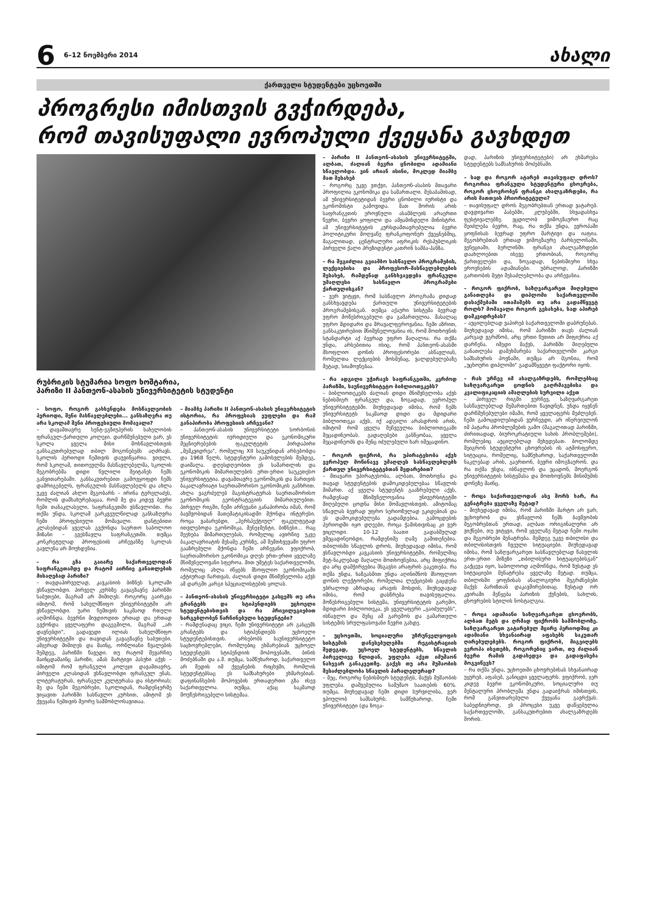6 6–12 ნოემბერი 2014 ახალი
ქართველი სტუდენტები უცხოეთში
პროგრესი იმისთვის გვჭირდება,
რომ თავისუფალი ევროპული ქვეყანა გავხდეთ
რუბრიკის სტუმარია სოფო ხოშტარია,
პარიზი II პანთეონ-ასასის უნივერსიტეტის სტუდენტი
– სოფო, როგორ გახსენდება მოსწავლეობის პერიოდი, შენი მასწავლებლები... განსაზღვრა თუ არა სკოლამ შენი პროფესიული მომავალი?
– დავამთავრე სენტ-ეგზიუპერის სახელობის ფრანგულ-ქართული კოლეჯი. დარწმუნებული ვარ, ეს სკოლა ყველა მისი მოსწავლისთვის განსაკუთრებულად თბილ მოგონებებს აღძრავს. სკოლის პერიოდი ჩემთვის დაუვიწყარია. ვთვლი, რომ სკოლამ, თითოეულმა მასწავლებელმა, სკოლის მეგობრებმა დიდი წვლილი შეიტანეს ჩემს განვითარებაში. განსაკუთრებით გამოვყოფდი ჩემს დამრიგებელს, ფრანგულის მასწავლებელს და ახლა უკვე ძალიან ახლო მეგობარს – ირინა ტერელაძეს, რომლის დამსახურებაცაა, რომ მე და კიდევ ბევრი ჩემი თანაკლასელი, საფრანგეთში ვსწავლობთ. რა თქმა უნდა, სკოლამ გარკვეულწილად განსაზღვრა ჩემი პროფესიული მომავალი. დანტებითი კლასებიდან ყველას გვქონდა საერთო საბოლოო მიზანი – გვესწავლა საფრანგეთში. თუმცა კონკრეტულად პროფესიის არჩევანზე სკოლას გავლენა არ მოუხდენია.
– რა გზა გაიარე საქართველოდან საფრანგეთამდე და რატომ აირჩიე განათლების მისაღებად პარიზი?
– თავდაპირველად, კავკასიის ბიზნეს სკოლაში ვსწავლობდი. პირველ კურსზე გავაგზავნე პარიზში საბუთები, მაგრამ არ მიმიღეს. როგორც გაირკვა იმიტომ, რომ სახელმწიფო უნივერსიტეტში არ ვსწავლობდი. უარი ჩემთვის საკმაოდ რთული აღმოჩნდა. ბევრნი მივდიოდით ერთად და ერთად გვქონდა ყველაფერი დაგეგმილი, მაგრამ „არ დავნებდი", გადავედი ილიას სახელმწიფო უნივერსიტეტში და თავიდან გავაგზავნე საბუთები. ამჯერად მიმიღეს და მაინც, ორწლიანი წვალების შემდეგ, პარიზში წავედი. თუ რატომ შევარჩიე მაინცდამაინც პარიზი, ამას მარტივი პასუხი აქვს – იმიტომ რომ ფრანგული კოლეჯი დავამთავრე, პირველი კლასიდან ვსწავლობდი ფრანგულ ენას, ლიტერატურას, ფრანგულ კულტურასა და ისტორიას; მე და ჩემი მეგობრები, სკოლიდან, რამდენჯერმე ვიყავით პარიზში სასწავლო კურსით, ამიტომ ეს ქვეყანა ჩემთვის მეორე სამშობლოსავითაა.
– მიამბე პარიზი II პანთეონ-ასასის უნივერსიტეტის ისტორია, რა პროფესიას ეუფლები და რამ განაპირობა პროფესიის არჩევანი?
– პანთეონ-ასასის უნივერსიტეტი სორბონის უნივერსიტეტის იურიდიული და ეკონომიკური მეცნიერებების ფაკულტეტის პირდაპირი „მემკვიდრეა", რომელიც XII საუკუნიდან არსებობდა და 1968 წელს, სტუდენტური გამოსვლების შემდეგ, დაიშალა. დღესდღეობით ეს სამართლის და ეკონომიკის მიმართულების ერთ-ერთი საუკეთესო უნივერსიტეტია. დავამთავრე ეკონომიკის და მართვის ბაკალავრიატი საერთაშორისო ეკონომიკის განხრით. ახლა ვაგრძელებ მაგისტრატურას საერთაშორისო ეკონომიკის გეოსტრატეგიის მიმართულებით. პირველ რიგში, ჩემი არჩევანი განაპირობა იმან, რომ ბავშვობიდან მათემატიკისადმი მქონდა ინტერესი. როცა ვაბარებდი, „პერსპექტიულ" ფაკულტეტად ითვლებოდა ეკონომიკა, მენეჯმენტი, ბიზნესი... რაც შეეხება მიმართულებას, რომელიც ავირჩიე უკვე ბაკალავრიატის მესამე კურსზე, ამ შემთხვევაში უფრო გააზრებული მქონდა ჩემი არჩევანი. ვფიქრობ, საერთაშორისო ეკონომიკა დღეს ერთ-ერთი ყველაზე მნიშვნელოვანი სფეროა. მით უმეტეს საქართველოში, რომელიც ახლა იწყებს მსოფლიო ეკონომიკაში აქტიურად ჩართვას, ძალიან დიდი მნიშვნელობა აქვს ამ დარგში კარგი სპეციალისტების ყოლას.
– პანთეონ-ასასის უნივერსიტეტი გასცემს თუ არა გრანტებს და სტიპენდიებს უცხოელი სტუდენტებისთვის და რა პრივილეგიებით სარგებლობენ წარჩინებული სტუდენტები?
– რამდენადაც ვიცი, ჩემი უნივერსიტეტი არ გასცემს გრანტებს და სტიპენდიებს უცხოელი სტუდენტებისთვის. არსებობს საუნივერსიტეტო საცხოვრებლები, რომლებიც ეხმარებიან უცხოელ სტუდენტებს სტიპენდიის მოპოვებაში, ბინის მოძებნაში და ა.შ. თუმცა, სამწუხაროდ, საქართველო არ შედის იმ ქვეყნების რიცხვში, რომლის სტუდენტებსაც ეს სამსახურები ეხმარებიან. დაფინანსების მოპოვების ერთადერთი გზა ისევ საქართველოა. თუმცა, აქაც საკმაოდ მოუწესრიგებელი სისტემაა.
– პარიზი II პანთეონ-ასასის უნივერსიტეტში, ალბათ, ძალიან ბევრი ცნობილი ადამიანი სწავლობდა. ვინ არიან ისინი, მოკლედ მიამბე მათ შესახებ
– როგორც უკვე ვთქვი, პანთეონ-ასასის მთავარი პროფილია ეკონომიკა და სამართალი. შესაბამისად, ამ უნივერსიტეტიდან ბევრი ცნობილი იურისტი და ეკონომისტი გამოვიდა. მათ შორის არის საფრანგეთის ეროვნული ასამბლეის არაერთი წევრი, ბევრი ყოფილი და ამჟამინდელი მინისტრი. ამ უნივერსიტეტის კურსდამთავრებულია ბევრი პოლიტიკური მოღვაწე ფრანკოფონურ ქვეყნებშიც, მაგალითად, ცენტრალური აფრიკის რესპუბლიკის პირველი ქალი პრეზიდენტი კათრინ სამბა-პანზა.
– რა შეგიძლია გვიამბო სასწავლო პროგრამების, ლექციებისა და პროფესორ-მასწავლებლების შესახებ, რამდენად განსხვავდება ფრანგული უმაღლესი სასწავლო პროგრამები ქართულისგან?
– ვერ ვიტყვი, რომ სასწავლო პროგრამა დიდად განსხვავდება ქართული უნივერსიტეტების პროგრამებისგან. თუმცა აქაური სისტემა ბევრად უფრო მოწესრიგებული და გამართულია. მასალაც უფრო მდიდარი და მრავალფეროვანია. ჩემი აზრით, განსაკუთრებით მნიშვნელოვანია ის, რომ მოთხოვნის სტანდარტი აქ ბევრად უფრო მაღალია. რა თქმა უნდა, არსებითია ისიც, რომ პანთეონ-ასასში მსოფლიო დონის პროფესორები ასწავლიან, რომელთა ლექციების მოსმენაც, ვალდებულებაზე მეტად, სიამოვნებაა.
– რა ადგილი უჭირავს საფრანგეთში, კერძოდ პარიზში, საუნივერსიტეტო ბიბლიოთეკებს?
– ბიბლიოთეკებს ძალიან დიდი მნიშვნელობა აქვს ნებისმიერ ფრანგულ და, ზოგადად, ევროპულ უნივერსიტეტებში. მიუხედავად იმისა, რომ ჩემს უნივერსიტეტს საკმაოდ დიდი და მდიდარი ბიბლიოთეკა აქვს, იქ ადგილი არასდროს არის, იმიტომ რომ ყველა შეჩვეულია ბიბლიოთეკაში მეცადინეობას. გადაღებები განწყობაა, ყველა მეცადინეობს და შენც იძულებული ხარ იმეცადინო.
– როგორ ფიქრობ, რა უპირატესობა აქვს ევროპულ მოწინავე უმაღლეს სასწავლებლებს ქართულ უნივერსიტეტებთან შედარებით?
– მთავარი უპირატესობა, ალბათ, მოთხოვნა და თავად სტუდენტების დამოკიდებულებაა სწავლის მიმართ. აქ ყველა სტუდენტს გააზრებული აქვს, რამდენად მნიშვნელოვანია უნივერსიტეტში მიღებული ცოდნა მისი მომავლისთვის. ამიტომაც სწავლას ბევრად უფრო სერიოზულად ეკიდებიან და ეს დამოკიდებულება გადამდებია. გამოცდების პერიოდში იყო დღეები, როცა ჭამისთვისაც კი ვერ ვიცლიდი. 10-12 საათი გადაბმულად ვმეცადინეობდი, რამდენიმე ღამე გამითენებია. თბილისში სწავლის დროს, მიუხედავად იმისა, რომ ვსწავლობდი კავკასიის უნივერსიტეტში, რომელშიც მეტ-ნაკლებად მაღალი მოთხოვნებია, არც მიფიქრია და არც დამჭირვებია მსგავსი არაფრის გაკეთება. რა თქმა უნდა, ხაზგასმით უნდა აღინიშნოს მსოფლიო დონის ლექტორები, რომელთა ლექციების გაცდენა უბრალოდ აზრადაც არავის მოსდის, მიუხედავად იმისა, რომ დასწრება თავისუფალია. მოწესრიგებული სისტემა, უნივერსიტეტის გარემო, მდიდარი ბიბლიოთეკა, ეს ყველაფერი „გაიძულებს", ისწავლო და შენც ამ გარემოს და გამართული სისტემის სრულფასოვანი წევრი გახდე.
– უცხოეთში, სოციალური უზრუნველყოფის სისტემის დანესებულებში რეგისტრაციის შედეგად, უცხოელ სტუდენტებს, სწავლის პირველივე წლიდან, უფლება აქვთ იმუშაონ ნახევარ განაკვეთზე. გაქვს თუ არა მუშაობის შესაძლებლობა სწავლის პარალელურად?
– მეც, როგორც ნებისმიერ სტუდენტს, მაქვს მუშაობის უფლება. დაშვებულია სამუშაო საათების 60%. თუმცა, მიუხედავად ჩემი დიდი სურვილისა, ვერ ვპოულობ სამსახურს. სამწუხაროდ, ჩემი უნივერსიტეტი (და ზოგა-
დად, პარიზის უნივერსიტეტები) არ ეხმარება სტუდენტებს სამსახურის მოძებნაში.
– სად და როგორ ატარებ თავისუფალ დროს? როგორია ფრანგული სტუდენტური ცხოვრება, როგორ ცხოვრობენ ფრანგი ახალგაზრდები, რა არის მათთვის პრიორიტეტული?
– თავისუფალ დროს მეგობრებთან ერთად ვატარებ. დავდივართ პაბებში, კლუბებში, სხვადასხვა ფესტივალებზე. ვცდილობ ვიმოგზაურო რაც შეიძლება ბევრი, რაც, რა თქმა უნდა, ევროპაში ყოფნისას ბევრად უფრო მარტივი და იაფია. მეგობრებთან ერთად ვიმოგზაურე ბარსელონაში, ვენეციაში, ბერლინში. ფრანგი ახალგაზრდები დაახლოებით ისევე ერთობიან, როგორც ქართველები და, ზოგადად, ნებისმიერი სხვა ეროვნების ადამიანები. უბრალოდ, პარიზში გართობის მეტი შესაძლებლობა და არჩევანია.
– როგორ ფიქრობ, საზღვარგარეთ მიღებული განათლება და დიპლომი საქართველოში დასაქმებაში ითამაშებს თუ არა გადამწყვეტ როლს? მომავალი როგორ გესახება, სად აპირებ დამკვიდრებას?
– აუცილებლად ვაპირებ საქართველოში დაბრუნებას. მიუხედავად იმისა, რომ პარიზში თავს ძალიან კარგად ვგრძნობ, არც ერთი წუთით არ მიფიქრია აქ დარჩენა. იმედი მაქვს, პარიზში მიღებული განათლება დამეხმარება საქართველოში კარგი სამსახურის პოვნაში, თუმცა არ მგონია, რომ „უცხოური დიპლომი" გადამწყვეტი ფაქტორი იყოს.
– რას ურჩევ იმ ახალგაზრდებს, რომლებსაც საზღვარგარეთ ცოდნის გაღრმავებისა და კვალიფიკაციის ამაღლების სურვილი აქვთ
– პირველ რიგში ვურჩევ, საზღვარგარეთ სასწავლებლად შემართებით წავიდნენ, უნდა იყვნენ დარწმუნებულები იმაში, რომ ყველაფერს შეძლებენ. ჩემი გამოცდილებიდან ვურჩევდი, არ ინერვიულონ იმ პატარა პრობლემების გამო (მაგალითად პარიზში, ძირითადად, ბიუროკრატიული სახის პრობლემები), რომლებიც აუცილებლად შეხვდებათ. ბოლომდე შეიგრონ სტუდენტური ცხოვრების ის ატმოსფერო, სიტუაცია, რომელიც, სამწუხაროდ, საქართველოში ნაკლებად არის, გაერთონ, ბევრი იმოგზაურონ. და რა თქმა უნდა, ისწავლონ და ეცადონ, მოერგონ უნივერსიტეტის სისტემასა და მოთხოვნებს მინიმუმის დონეზე მაინც.
– როცა საქართველოდან ასე შორს ხარ, რა გენატრება ყველაზე მეტად?
– მიუხედავად იმისა, რომ პარიზში მარტო არ ვარ, ვცხოვრობ და ვსწავლობ ჩემს ბავშვობის მეგობრებთან ერთად, ალბათ ორიგინალური არ ვიქნები, თუ ვიტყვი, რომ ყველაზე მეტად ჩემი ოჯახი და მეგობრები მენატრება. შემდეგ უკვე თბილისი და თბილისისთვის ჩვეული სიტუაციები. მიუხედავად იმისა, რომ საზღვარგარეთ სასწავლებლად წასვლის ერთ-ერთი მიზეზი „თბილისური სიტუაციებისგან" გაქცევა იყო, საბოლოოდ აღმოჩნდა, რომ ზუსტად ეს სიტუაციები მენატრება ყველაზე მეტად. თუმცა, თბილისში ყოფნისას ანალოგიური შეგრძნებები მაქვს პარიზთან დაკავშირებითაც. ზუსტად ორ კვირაში მეწყება პარიზის ქუჩების, სახლის, ცხოვრების სტილის ნოსტალგია.
– როცა ადამიანი საზღვარგარეთ ცხოვრობს, ალბათ მეტს და ღრმად ფიქრობს სამშობლოზე. საზღვარგარეთ გატარებულ მცირე პერიოდშიც კი ადამიანი სხვანაირად აფასებს საკუთარ ღირებულებებს. როგორ ფიქრობ, მიგვიღებს ევროპა ისეთებს, როგორებიც ვართ, თუ ძალიან ბევრი რამის გადახედვა და გადაფასება მოგვიწევს?
– რა თქმა უნდა, უცხოეთში ცხოვრებისას სხვანაირად უყურებ, აფასებ, განიცდი ყველაფერს. ვფიქრობ, ჯერ კიდევ ბევრი ეკონომიკური, სოციალური თუ მენტალური პრობლემა უნდა გადაიჭრას იმისთვის, რომ განვითარებული ქვეყანა გავრქვას. საბედნიეროდ, ეს პროცესი უკვე დაწყებულია საქართველოში, განსაკუთრებით ახალგაზრდებს შორის.